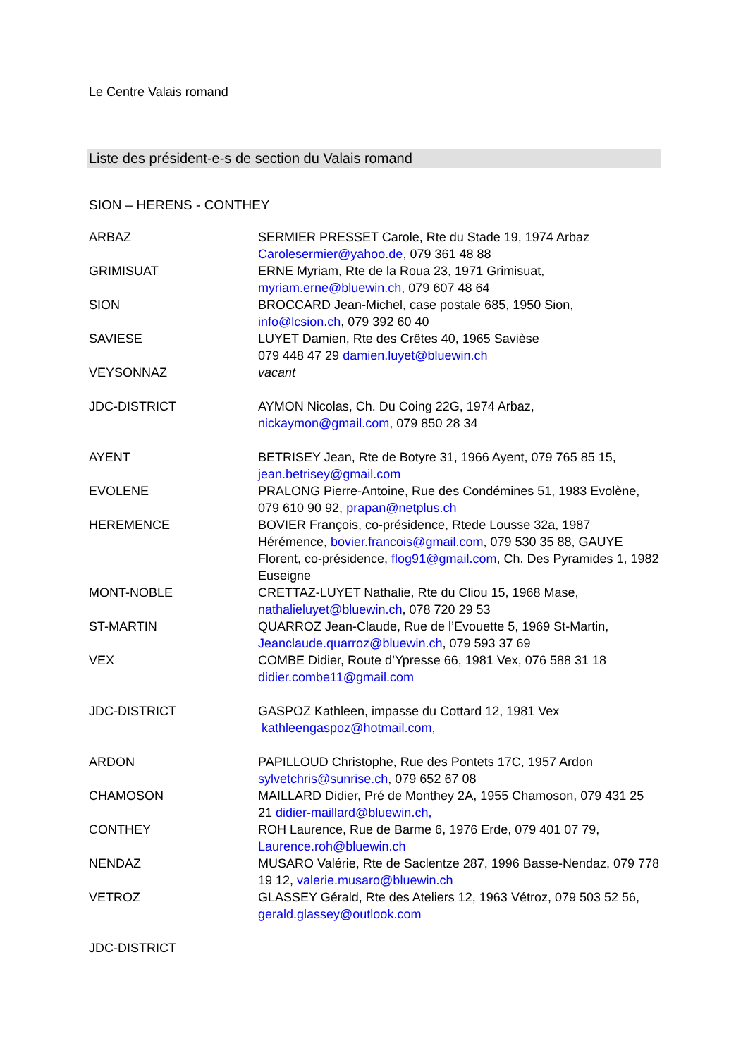Le Centre Valais romand
Liste des président-e-s de section du Valais romand
SION – HERENS - CONTHEY
| ARBAZ | SERMIER PRESSET Carole, Rte du Stade 19, 1974 Arbaz Carolesermier@yahoo.de , 079 361 48 88 |
| GRIMISUAT | ERNE Myriam, Rte de la Roua 23, 1971 Grimisuat, myriam.erne@bluewin.ch , 079 607 48 64 |
| SION | BROCCARD Jean-Michel, case postale 685, 1950 Sion, info@lcsion.ch , 079 392 60 40 |
| SAVIESE | LUYET Damien, Rte des Crêtes 40, 1965 Savièse 079 448 47 29 damien.luyet@bluewin.ch |
| VEYSONNAZ | vacant |
| JDC-DISTRICT | AYMON Nicolas, Ch. Du Coing 22G, 1974 Arbaz, nickaymon@gmail.com , 079 850 28 34 |
| AYENT | BETRISEY Jean, Rte de Botyre 31, 1966 Ayent, 079 765 85 15, jean.betrisey@gmail.com |
| EVOLENE | PRALONG Pierre-Antoine, Rue des Condémines 51, 1983 Evolène, 079 610 90 92, prapan@netplus.ch |
| HEREMENCE | BOVIER François, co-présidence, Rtede Lousse 32a, 1987 Hérémence, bovier.francois@gmail.com , 079 530 35 88, GAUYE Florent, co-présidence, flog91@gmail.com , Ch. Des Pyramides 1, 1982 Euseigne |
| MONT-NOBLE | CRETTAZ-LUYET Nathalie, Rte du Cliou 15, 1968 Mase, nathalieluyet@bluewin.ch , 078 720 29 53 |
| ST-MARTIN | QUARROZ Jean-Claude, Rue de l’Evouette 5, 1969 St-Martin, Jeanclaude.quarroz@bluewin.ch , 079 593 37 69 |
| VEX | COMBE Didier, Route d’Ypresse 66, 1981 Vex, 076 588 31 18 didier.combe11@gmail.com |
| JDC-DISTRICT | GASPOZ Kathleen, impasse du Cottard 12, 1981 Vex kathleengaspoz@hotmail.com, |
| ARDON | PAPILLOUD Christophe, Rue des Pontets 17C, 1957 Ardon sylvetchris@sunrise.ch , 079 652 67 08 |
| CHAMOSON | MAILLARD Didier, Pré de Monthey 2A, 1955 Chamoson, 079 431 25 21 didier-maillard@bluewin.ch, |
| CONTHEY | ROH Laurence, Rue de Barme 6, 1976 Erde, 079 401 07 79, Laurence.roh@bluewin.ch |
| NENDAZ | MUSARO Valérie, Rte de Saclentze 287, 1996 Basse-Nendaz, 079 778 19 12, valerie.musaro@bluewin.ch |
| VETROZ | GLASSEY Gérald, Rte des Ateliers 12, 1963 Vétroz, 079 503 52 56, gerald.glassey@outlook.com |
| JDC-DISTRICT | |